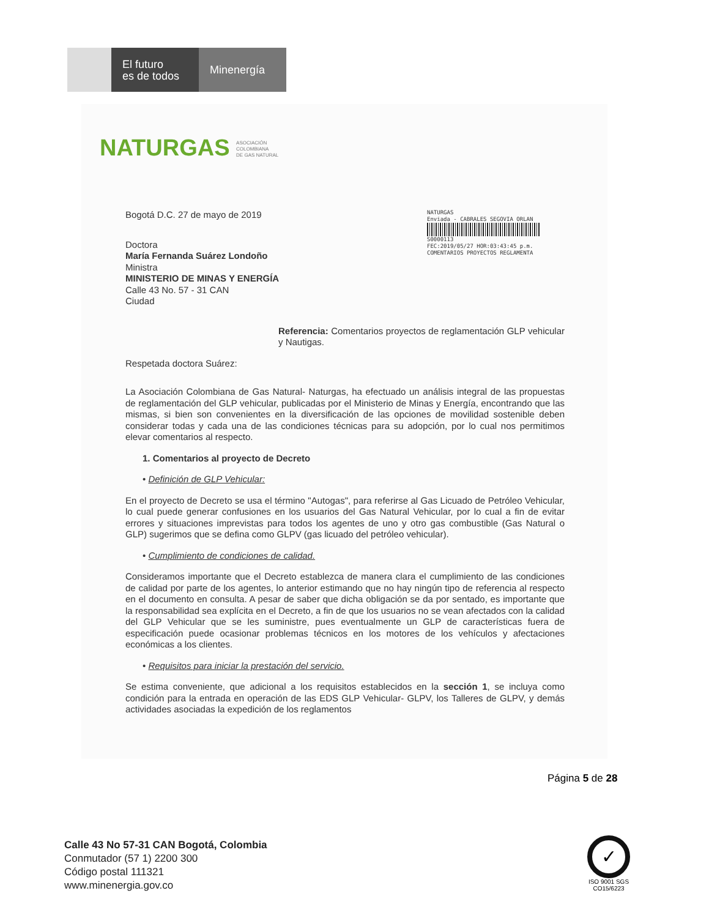El futuro
es de todos
Minenergía
NATURGAS ASOCIACIÓN
COLOMBIANA
DE GAS NATURAL
NATURGAS
Enviada - CABRALES SEGOVIA ORLAN
S0000113
FEC:2019/05/27 HOR:03:43:45 p.m.
COMENTARIOS PROYECTOS REGLAMENTA
Bogotá D.C. 27 de mayo de 2019
Doctora
María Fernanda Suárez Londoño
Ministra
MINISTERIO DE MINAS Y ENERGÍA
Calle 43 No. 57 - 31 CAN
Ciudad
Referencia: Comentarios proyectos de reglamentación GLP vehicular y Nautigas.
Respetada doctora Suárez:
La Asociación Colombiana de Gas Natural- Naturgas, ha efectuado un análisis integral de las propuestas de reglamentación del GLP vehicular, publicadas por el Ministerio de Minas y Energía, encontrando que las mismas, si bien son convenientes en la diversificación de las opciones de movilidad sostenible deben considerar todas y cada una de las condiciones técnicas para su adopción, por lo cual nos permitimos elevar comentarios al respecto.
1. Comentarios al proyecto de Decreto
• Definición de GLP Vehicular:
En el proyecto de Decreto se usa el término "Autogas", para referirse al Gas Licuado de Petróleo Vehicular, lo cual puede generar confusiones en los usuarios del Gas Natural Vehicular, por lo cual a fin de evitar errores y situaciones imprevistas para todos los agentes de uno y otro gas combustible (Gas Natural o GLP) sugerimos que se defina como GLPV (gas licuado del petróleo vehicular).
• Cumplimiento de condiciones de calidad.
Consideramos importante que el Decreto establezca de manera clara el cumplimiento de las condiciones de calidad por parte de los agentes, lo anterior estimando que no hay ningún tipo de referencia al respecto en el documento en consulta. A pesar de saber que dicha obligación se da por sentado, es importante que la responsabilidad sea explícita en el Decreto, a fin de que los usuarios no se vean afectados con la calidad del GLP Vehicular que se les suministre, pues eventualmente un GLP de características fuera de especificación puede ocasionar problemas técnicos en los motores de los vehículos y afectaciones económicas a los clientes.
• Requisitos para iniciar la prestación del servicio.
Se estima conveniente, que adicional a los requisitos establecidos en la sección 1, se incluya como condición para la entrada en operación de las EDS GLP Vehicular- GLPV, los Talleres de GLPV, y demás actividades asociadas la expedición de los reglamentos
Página 5 de 28
Calle 43 No 57-31 CAN Bogotá, Colombia
Conmutador (57 1) 2200 300
Código postal 111321
www.minenergia.gov.co
✓
ISO 9001 SGS
CO15/6223